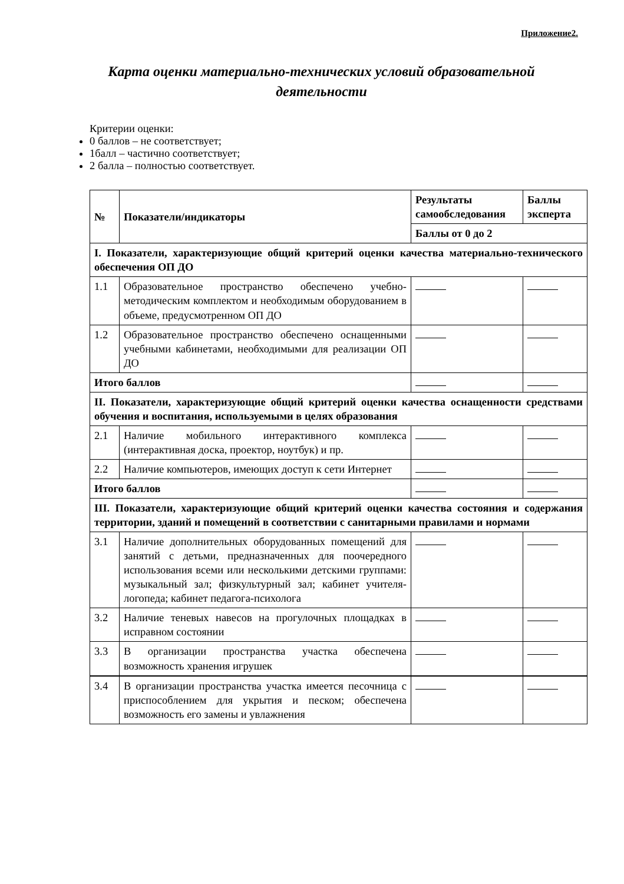Приложение2.
Карта оценки материально-технических условий образовательной деятельности
Критерии оценки:
0 баллов – не соответствует;
1балл – частично соответствует;
2 балла – полностью соответствует.
| № | Показатели/индикаторы | Результаты самообследования | Баллы эксперта |
| --- | --- | --- | --- |
| | | Баллы от 0 до 2 | |
| I. Показатели, характеризующие общий критерий оценки качества материально-технического обеспечения ОП ДО | | | |
| 1.1 | Образовательное пространство обеспечено учебно-методическим комплектом и необходимым оборудованием в объеме, предусмотренном ОП ДО | | |
| 1.2 | Образовательное пространство обеспечено оснащенными учебными кабинетами, необходимыми для реализации ОП ДО | | |
| Итого баллов | | | |
| II. Показатели, характеризующие общий критерий оценки качества оснащенности средствами обучения и воспитания, используемыми в целях образования | | | |
| 2.1 | Наличие мобильного интерактивного комплекса (интерактивная доска, проектор, ноутбук) и пр. | | |
| 2.2 | Наличие компьютеров, имеющих доступ к сети Интернет | | |
| Итого баллов | | | |
| III. Показатели, характеризующие общий критерий оценки качества состояния и содержания территории, зданий и помещений в соответствии с санитарными правилами и нормами | | | |
| 3.1 | Наличие дополнительных оборудованных помещений для занятий с детьми, предназначенных для поочередного использования всеми или несколькими детскими группами: музыкальный зал; физкультурный зал; кабинет учителя-логопеда; кабинет педагога-психолога | | |
| 3.2 | Наличие теневых навесов на прогулочных площадках в исправном состоянии | | |
| 3.3 | В организации пространства участка обеспечена возможность хранения игрушек | | |
| 3.4 | В организации пространства участка имеется песочница с приспособлением для укрытия и песком; обеспечена возможность его замены и увлажнения | | |